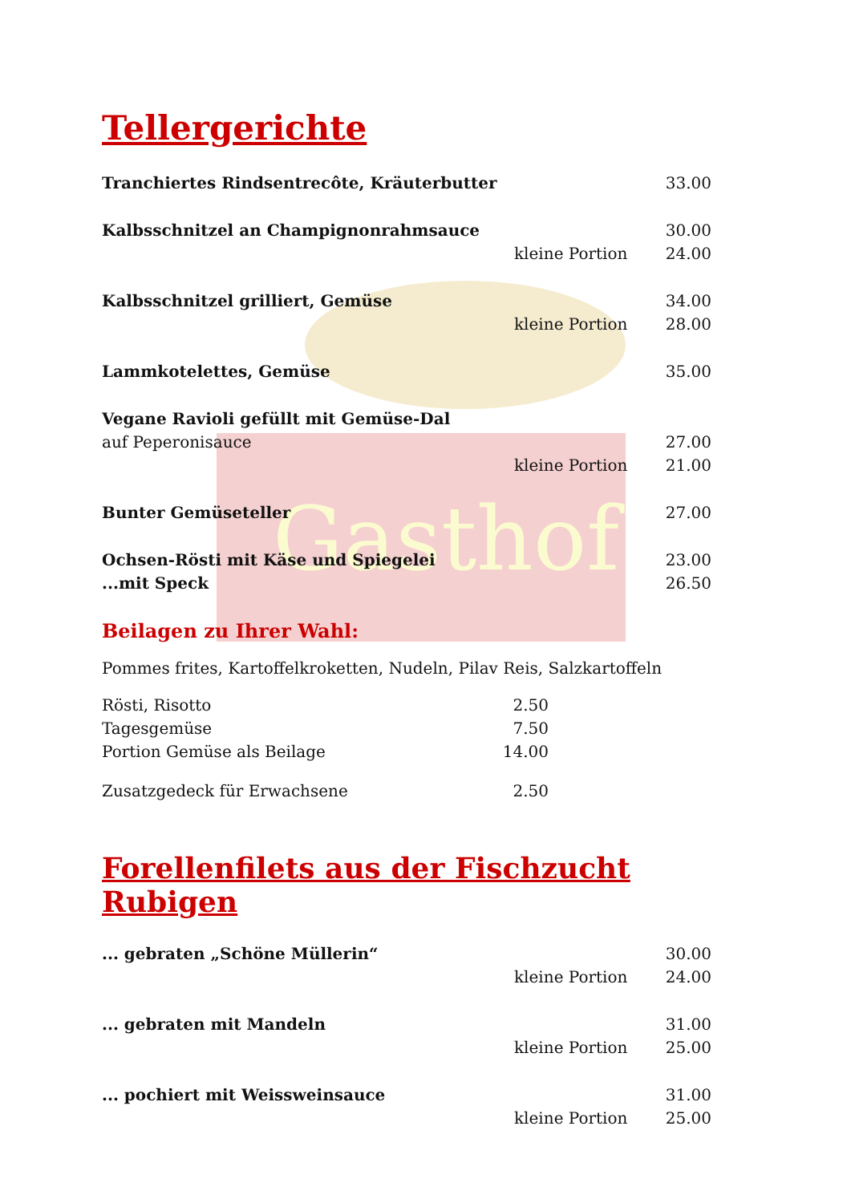Gasthof
Tellergerichte
Tranchiertes Rindsentrecôte, Kräuterbutter 33.00
Kalbsschnitzel an Champignonrahmsauce 30.00
kleine Portion 24.00
Kalbsschnitzel grilliert, Gemüse 34.00
kleine Portion 28.00
Lammkotelettes, Gemüse 35.00
Vegane Ravioli gefüllt mit Gemüse-Dal
auf Peperonisauce 27.00
kleine Portion 21.00
Bunter Gemüseteller 27.00
Ochsen-Rösti mit Käse und Spiegelei 23.00
...mit Speck 26.50
Beilagen zu Ihrer Wahl:
Pommes frites, Kartoffelkroketten, Nudeln, Pilav Reis, Salzkartoffeln
Rösti, Risotto 2.50
Tagesgemüse 7.50
Portion Gemüse als Beilage 14.00
Zusatzgedeck für Erwachsene 2.50
Forellenfilets aus der Fischzucht Rubigen
... gebraten „Schöne Müllerin“30.00
kleine Portion 24.00
... gebraten mit Mandeln 31.00
kleine Portion 25.00
... pochiert mit Weissweinsauce 31.00
kleine Portion 25.00